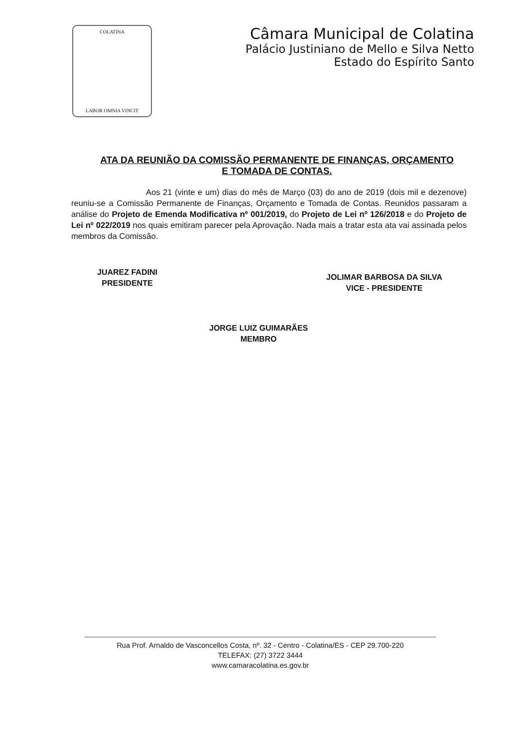COLATINA
LABOR OMNIA VINCIT
Câmara Municipal de Colatina
Palácio Justiniano de Mello e Silva Netto
Estado do Espírito Santo
ATA DA REUNIÃO DA COMISSÃO PERMANENTE DE FINANÇAS, ORÇAMENTO E TOMADA DE CONTAS.
Aos 21 (vinte e um) dias do mês de Março (03) do ano de 2019 (dois mil e dezenove) reuniu-se a Comissão Permanente de Finanças, Orçamento e Tomada de Contas. Reunidos passaram a análise do Projeto de Emenda Modificativa nº 001/2019, do Projeto de Lei nº 126/2018 e do Projeto de Lei nº 022/2019 nos quais emitiram parecer pela Aprovação. Nada mais a tratar esta ata vai assinada pelos membros da Comissão.
JUAREZ FADINI
PRESIDENTE
JOLIMAR BARBOSA DA SILVA
VICE - PRESIDENTE
JORGE LUIZ GUIMARÃES
MEMBRO
Rua Prof. Arnaldo de Vasconcellos Costa, nº. 32 - Centro - Colatina/ES - CEP 29.700-220
TELEFAX: (27) 3722 3444
www.camaracolatina.es.gov.br